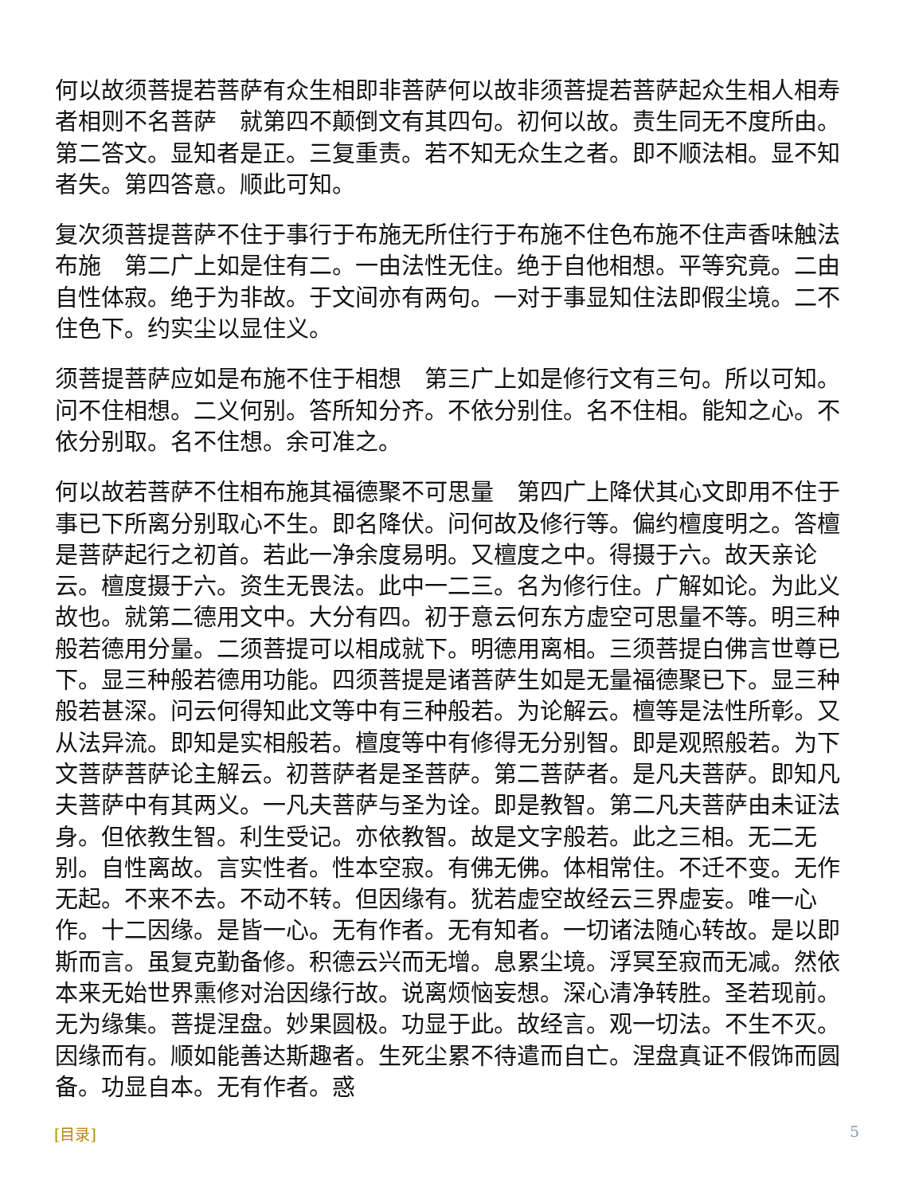何以故须菩提若菩萨有众生相即非菩萨何以故非须菩提若菩萨起众生相人相寿者相则不名菩萨　就第四不颠倒文有其四句。初何以故。责生同无不度所由。第二答文。显知者是正。三复重责。若不知无众生之者。即不顺法相。显不知者失。第四答意。顺此可知。
复次须菩提菩萨不住于事行于布施无所住行于布施不住色布施不住声香味触法布施　第二广上如是住有二。一由法性无住。绝于自他相想。平等究竟。二由自性体寂。绝于为非故。于文间亦有两句。一对于事显知住法即假尘境。二不住色下。约实尘以显住义。
须菩提菩萨应如是布施不住于相想　第三广上如是修行文有三句。所以可知。问不住相想。二义何别。答所知分齐。不依分别住。名不住相。能知之心。不依分别取。名不住想。余可准之。
何以故若菩萨不住相布施其福德聚不可思量　第四广上降伏其心文即用不住于事已下所离分别取心不生。即名降伏。问何故及修行等。偏约檀度明之。答檀是菩萨起行之初首。若此一净余度易明。又檀度之中。得摄于六。故天亲论云。檀度摄于六。资生无畏法。此中一二三。名为修行住。广解如论。为此义故也。就第二德用文中。大分有四。初于意云何东方虚空可思量不等。明三种般若德用分量。二须菩提可以相成就下。明德用离相。三须菩提白佛言世尊已下。显三种般若德用功能。四须菩提是诸菩萨生如是无量福德聚已下。显三种般若甚深。问云何得知此文等中有三种般若。为论解云。檀等是法性所彰。又从法异流。即知是实相般若。檀度等中有修得无分别智。即是观照般若。为下文菩萨菩萨论主解云。初菩萨者是圣菩萨。第二菩萨者。是凡夫菩萨。即知凡夫菩萨中有其两义。一凡夫菩萨与圣为诠。即是教智。第二凡夫菩萨由未证法身。但依教生智。利生受记。亦依教智。故是文字般若。此之三相。无二无别。自性离故。言实性者。性本空寂。有佛无佛。体相常住。不迁不变。无作无起。不来不去。不动不转。但因缘有。犹若虚空故经云三界虚妄。唯一心作。十二因缘。是皆一心。无有作者。无有知者。一切诸法随心转故。是以即斯而言。虽复克勤备修。积德云兴而无增。息累尘境。浮冥至寂而无减。然依本来无始世界熏修对治因缘行故。说离烦恼妄想。深心清净转胜。圣若现前。无为缘集。菩提涅盘。妙果圆极。功显于此。故经言。观一切法。不生不灭。因缘而有。顺如能善达斯趣者。生死尘累不待遣而自亡。涅盘真证不假饰而圆备。功显自本。无有作者。惑
[目录] 5